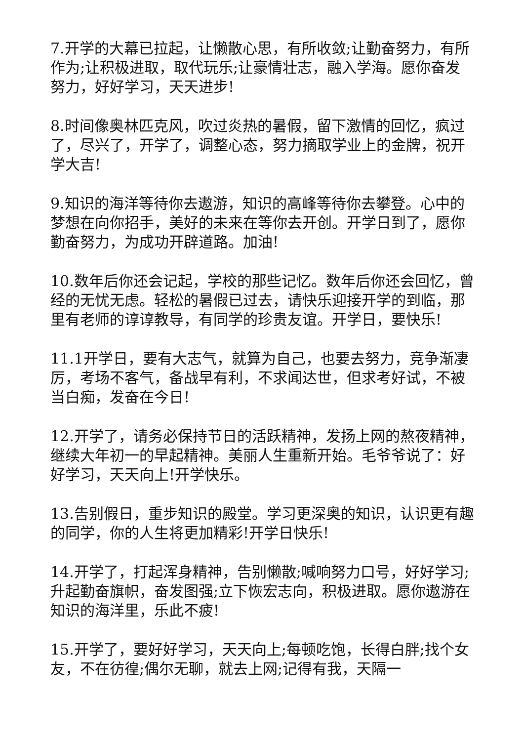7.开学的大幕已拉起，让懒散心思，有所收敛;让勤奋努力，有所作为;让积极进取，取代玩乐;让豪情壮志，融入学海。愿你奋发努力，好好学习，天天进步!
8.时间像奥林匹克风，吹过炎热的暑假，留下激情的回忆，疯过了，尽兴了，开学了，调整心态，努力摘取学业上的金牌，祝开学大吉!
9.知识的海洋等待你去遨游，知识的高峰等待你去攀登。心中的梦想在向你招手，美好的未来在等你去开创。开学日到了，愿你勤奋努力，为成功开辟道路。加油!
10.数年后你还会记起，学校的那些记忆。数年后你还会回忆，曾经的无忧无虑。轻松的暑假已过去，请快乐迎接开学的到临，那里有老师的谆谆教导，有同学的珍贵友谊。开学日，要快乐!
11.1开学日，要有大志气，就算为自己，也要去努力，竞争渐凄厉，考场不客气，备战早有利，不求闻达世，但求考好试，不被当白痴，发奋在今日!
12.开学了，请务必保持节日的活跃精神，发扬上网的熬夜精神，继续大年初一的早起精神。美丽人生重新开始。毛爷爷说了：好好学习，天天向上!开学快乐。
13.告别假日，重步知识的殿堂。学习更深奥的知识，认识更有趣的同学，你的人生将更加精彩!开学日快乐!
14.开学了，打起浑身精神，告别懒散;喊响努力口号，好好学习;升起勤奋旗帜，奋发图强;立下恢宏志向，积极进取。愿你遨游在知识的海洋里，乐此不疲!
15.开学了，要好好学习，天天向上;每顿吃饱，长得白胖;找个女友，不在彷徨;偶尔无聊，就去上网;记得有我，天隔一